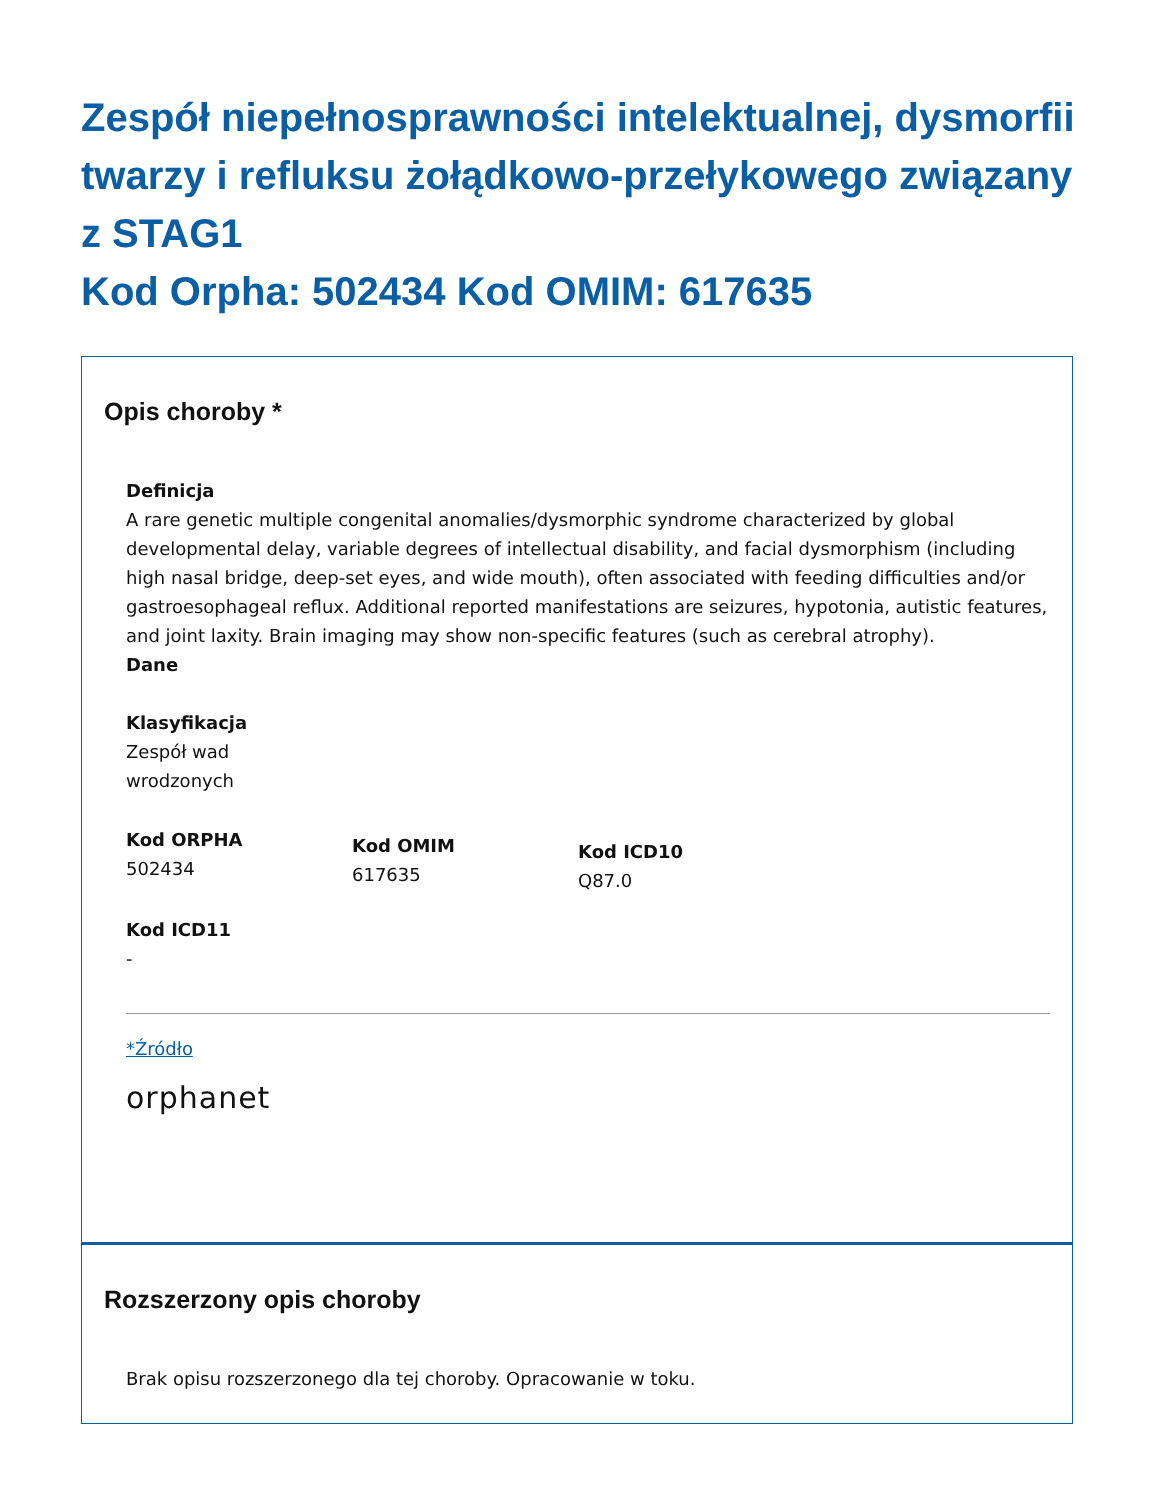Zespół niepełnosprawności intelektualnej, dysmorfii twarzy i refluksu żołądkowo-przełykowego związany z STAG1
Kod Orpha: 502434 Kod OMIM: 617635
Opis choroby *
Definicja
A rare genetic multiple congenital anomalies/dysmorphic syndrome characterized by global developmental delay, variable degrees of intellectual disability, and facial dysmorphism (including high nasal bridge, deep-set eyes, and wide mouth), often associated with feeding difficulties and/or gastroesophageal reflux. Additional reported manifestations are seizures, hypotonia, autistic features, and joint laxity. Brain imaging may show non-specific features (such as cerebral atrophy).
Dane
Klasyfikacja
Zespół wad
wrodzonych
Kod ORPHA
502434
Kod OMIM
617635
Kod ICD10
Q87.0
Kod ICD11
-
*Źródło
orphanet
Rozszerzony opis choroby
Brak opisu rozszerzonego dla tej choroby. Opracowanie w toku.